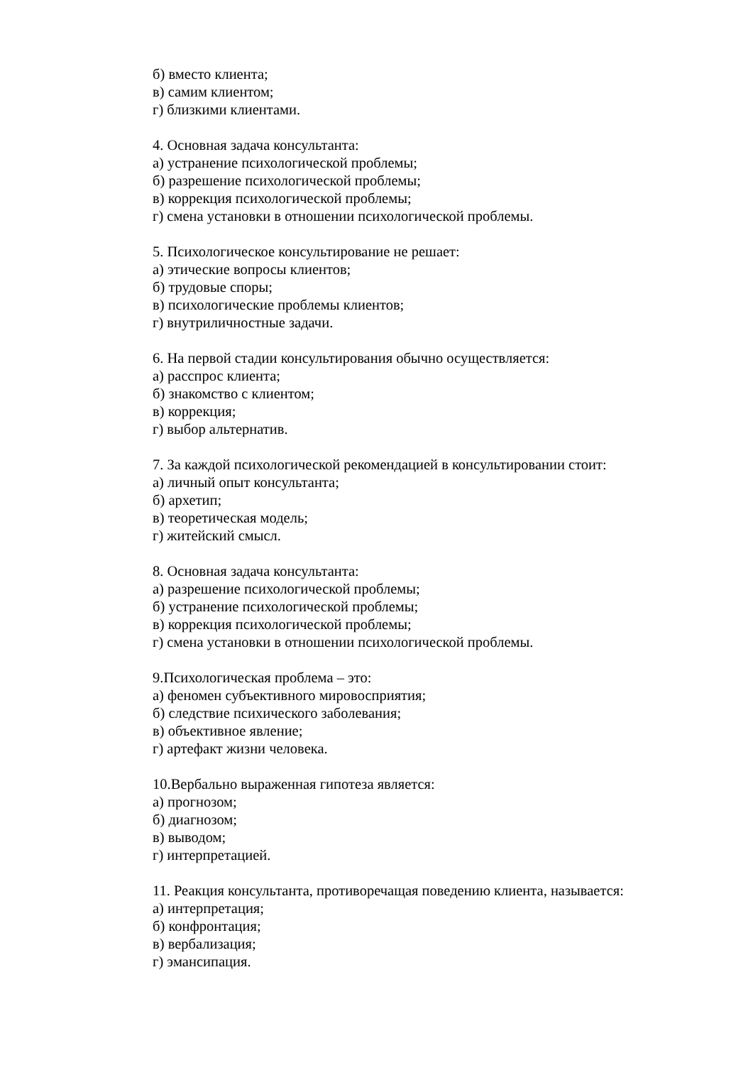б) вместо клиента;
в) самим клиентом;
г) близкими клиентами.
4. Основная задача консультанта:
а) устранение психологической проблемы;
б) разрешение психологической проблемы;
в) коррекция психологической проблемы;
г) смена установки в отношении психологической проблемы.
5. Психологическое консультирование не решает:
а) этические вопросы клиентов;
б) трудовые споры;
в) психологические проблемы клиентов;
г) внутриличностные задачи.
6. На первой стадии консультирования обычно осуществляется:
а) расспрос клиента;
б) знакомство с клиентом;
в) коррекция;
г) выбор альтернатив.
7. За каждой психологической рекомендацией в консультировании стоит:
а) личный опыт консультанта;
б) архетип;
в) теоретическая модель;
г) житейский смысл.
8. Основная задача консультанта:
а) разрешение психологической проблемы;
б) устранение психологической проблемы;
в) коррекция психологической проблемы;
г) смена установки в отношении психологической проблемы.
9.Психологическая проблема – это:
а) феномен субъективного мировосприятия;
б) следствие психического заболевания;
в) объективное явление;
г) артефакт жизни человека.
10.Вербально выраженная гипотеза является:
а) прогнозом;
б) диагнозом;
в) выводом;
г) интерпретацией.
11. Реакция консультанта, противоречащая поведению клиента, называется:
а) интерпретация;
б) конфронтация;
в) вербализация;
г) эмансипация.